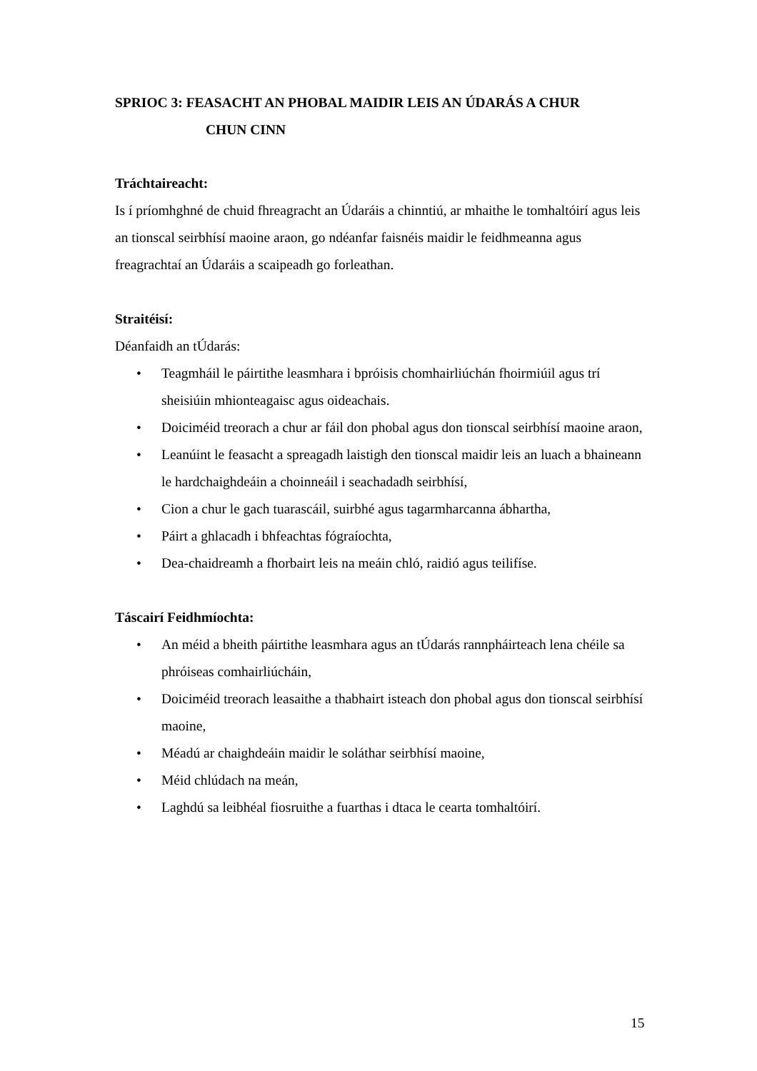SPRIOC 3: FEASACHT AN PHOBAL MAIDIR LEIS AN ÚDARÁS A CHUR
CHUN CINN
Tráchtaireacht:
Is í príomhghné de chuid fhreagracht an Údaráis a chinntiú, ar mhaithe le tomhaltóirí agus leis an tionscal seirbhísí maoine araon, go ndéanfar faisnéis maidir le feidhmeanna agus freagrachtaí an Údaráis a scaipeadh go forleathan.
Straitéisí:
Déanfaidh an tÚdarás:
• Teagmháil le páirtithe leasmhara i bpróisis chomhairliúchán fhoirmiúil agus trí sheisiúin mhionteagaisc agus oideachais.
• Doiciméid treorach a chur ar fáil don phobal agus don tionscal seirbhísí maoine araon,
• Leanúint le feasacht a spreagadh laistigh den tionscal maidir leis an luach a bhaineann le hardchaighdeáin a choinneáil i seachadadh seirbhísí,
• Cion a chur le gach tuarascáil, suirbhé agus tagarmharcanna ábhartha,
• Páirt a ghlacadh i bhfeachtas fógraíochta,
• Dea-chaidreamh a fhorbairt leis na meáin chló, raidió agus teilifíse.
Táscairí Feidhmíochta:
• An méid a bheith páirtithe leasmhara agus an tÚdarás rannpháirteach lena chéile sa phróiseas comhairliúcháin,
• Doiciméid treorach leasaithe a thabhairt isteach don phobal agus don tionscal seirbhísí maoine,
• Méadú ar chaighdeáin maidir le soláthar seirbhísí maoine,
• Méid chlúdach na meán,
• Laghdú sa leibhéal fiosruithe a fuarthas i dtaca le cearta tomhaltóirí.
15